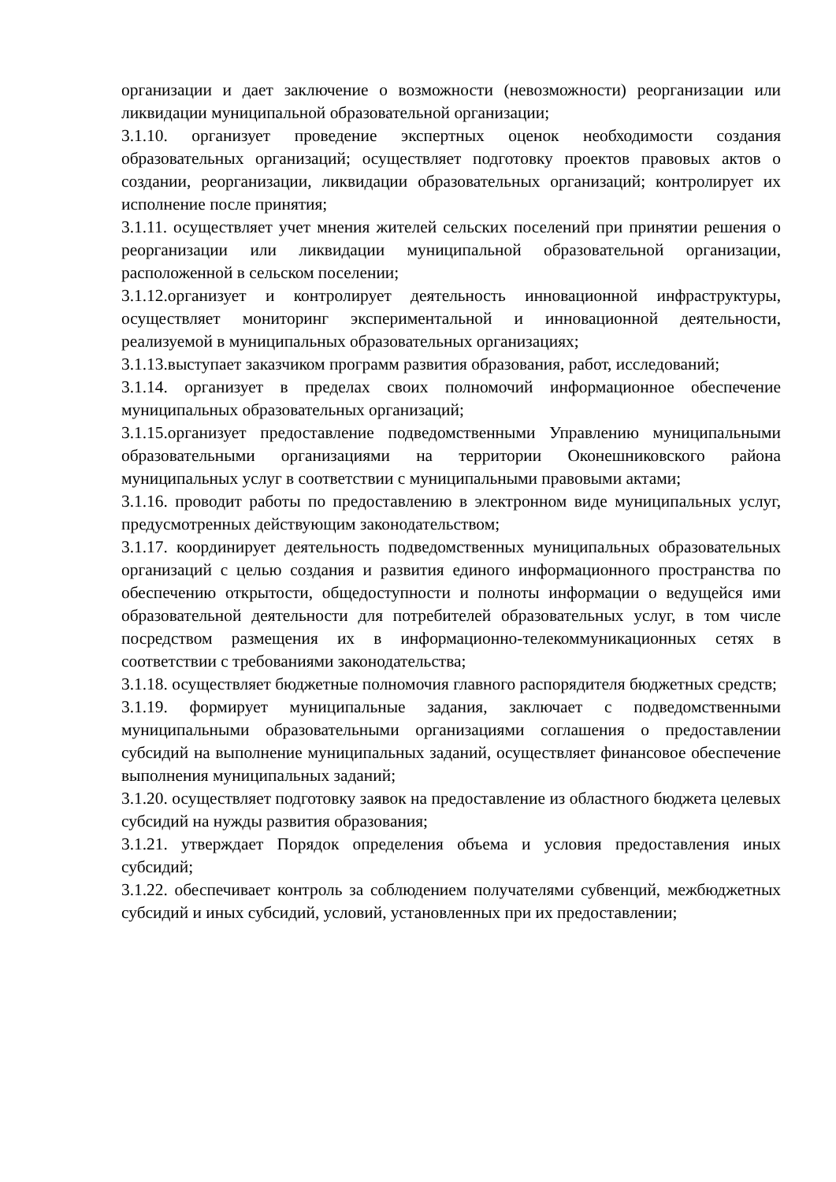организации и дает заключение о возможности (невозможности) реорганизации или ликвидации муниципальной образовательной организации;
3.1.10. организует проведение экспертных оценок необходимости создания образовательных организаций; осуществляет подготовку проектов правовых актов о создании, реорганизации, ликвидации образовательных организаций; контролирует их исполнение после принятия;
3.1.11. осуществляет учет мнения жителей сельских поселений при принятии решения о реорганизации или ликвидации муниципальной образовательной организации, расположенной в сельском поселении;
3.1.12.организует и контролирует деятельность инновационной инфраструктуры, осуществляет мониторинг экспериментальной и инновационной деятельности, реализуемой в муниципальных образовательных организациях;
3.1.13.выступает заказчиком программ развития образования, работ, исследований;
3.1.14. организует в пределах своих полномочий информационное обеспечение муниципальных образовательных организаций;
3.1.15.организует предоставление подведомственными Управлению муниципальными образовательными организациями на территории Оконешниковского района муниципальных услуг в соответствии с муниципальными правовыми актами;
3.1.16. проводит работы по предоставлению в электронном виде муниципальных услуг, предусмотренных действующим законодательством;
3.1.17. координирует деятельность подведомственных муниципальных образовательных организаций с целью создания и развития единого информационного пространства по обеспечению открытости, общедоступности и полноты информации о ведущейся ими образовательной деятельности для потребителей образовательных услуг, в том числе посредством размещения их в информационно-телекоммуникационных сетях в соответствии с требованиями законодательства;
3.1.18. осуществляет бюджетные полномочия главного распорядителя бюджетных средств;
3.1.19. формирует муниципальные задания, заключает с подведомственными муниципальными образовательными организациями соглашения о предоставлении субсидий на выполнение муниципальных заданий, осуществляет финансовое обеспечение выполнения муниципальных заданий;
3.1.20. осуществляет подготовку заявок на предоставление из областного бюджета целевых субсидий на нужды развития образования;
3.1.21. утверждает Порядок определения объема и условия предоставления иных субсидий;
3.1.22. обеспечивает контроль за соблюдением получателями субвенций, межбюджетных субсидий и иных субсидий, условий, установленных при их предоставлении;